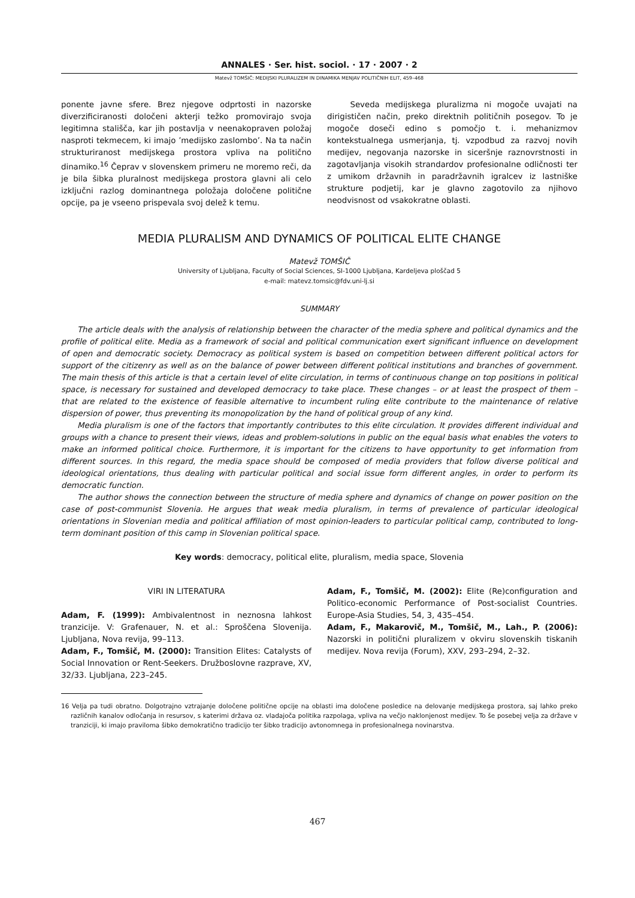ANNALES · Ser. hist. sociol. · 17 · 2007 · 2
Matevž TOMŠIČ: MEDIJSKI PLURALIZEM IN DINAMIKA MENJAV POLITIČNIH ELIT, 459–468
ponente javne sfere. Brez njegove odprtosti in nazorske diverzificiranosti določeni akterji težko promovirajo svoja legitimna stališča, kar jih postavlja v neenakopraven položaj nasproti tekmecem, ki imajo ’medijsko zaslombo’. Na ta način strukturiranost medijskega prostora vpliva na politično dinamiko.<sup>16</sup> Čeprav v slovenskem primeru ne moremo reči, da je bila šibka pluralnost medijskega prostora glavni ali celo izključni razlog dominantnega položaja določene politične opcije, pa je vseeno prispevala svoj delež k temu.
Seveda medijskega pluralizma ni mogoče uvajati na dirigističen način, preko direktnih političnih posegov. To je mogoče doseči edino s pomočjo t. i. mehanizmov kontekstualnega usmerjanja, tj. vzpodbud za razvoj novih medijev, negovanja nazorske in siceršnje raznovrstnosti in zagotavljanja visokih strandardov profesionalne odličnosti ter z umikom državnih in paradržavnih igralcev iz lastniške strukture podjetij, kar je glavno zagotovilo za njihovo neodvisnost od vsakokratne oblasti.
MEDIA PLURALISM AND DYNAMICS OF POLITICAL ELITE CHANGE
Matevž TOMŠIČ
University of Ljubljana, Faculty of Social Sciences, SI-1000 Ljubljana, Kardeljeva ploščad 5
e-mail: matevz.tomsic@fdv.uni-lj.si
SUMMARY
The article deals with the analysis of relationship between the character of the media sphere and political dynamics and the profile of political elite. Media as a framework of social and political communication exert significant influence on development of open and democratic society. Democracy as political system is based on competition between different political actors for support of the citizenry as well as on the balance of power between different political institutions and branches of government. The main thesis of this article is that a certain level of elite circulation, in terms of continuous change on top positions in political space, is necessary for sustained and developed democracy to take place. These changes – or at least the prospect of them – that are related to the existence of feasible alternative to incumbent ruling elite contribute to the maintenance of relative dispersion of power, thus preventing its monopolization by the hand of political group of any kind.
Media pluralism is one of the factors that importantly contributes to this elite circulation. It provides different individual and groups with a chance to present their views, ideas and problem-solutions in public on the equal basis what enables the voters to make an informed political choice. Furthermore, it is important for the citizens to have opportunity to get information from different sources. In this regard, the media space should be composed of media providers that follow diverse political and ideological orientations, thus dealing with particular political and social issue form different angles, in order to perform its democratic function.
The author shows the connection between the structure of media sphere and dynamics of change on power position on the case of post-communist Slovenia. He argues that weak media pluralism, in terms of prevalence of particular ideological orientations in Slovenian media and political affiliation of most opinion-leaders to particular political camp, contributed to long-term dominant position of this camp in Slovenian political space.
Key words: democracy, political elite, pluralism, media space, Slovenia
VIRI IN LITERATURA
Adam, F. (1999): Ambivalentnost in neznosna lahkost tranzicije. V: Grafenauer, N. et al.: Sproščena Slovenija. Ljubljana, Nova revija, 99–113.
Adam, F., Tomšič, M. (2000): Transition Elites: Catalysts of Social Innovation or Rent-Seekers. Družboslovne razprave, XV, 32/33. Ljubljana, 223–245.
Adam, F., Tomšič, M. (2002): Elite (Re)configuration and Politico-economic Performance of Post-socialist Countries. Europe-Asia Studies, 54, 3, 435–454.
Adam, F., Makarovič, M., Tomšič, M., Lah., P. (2006): Nazorski in politični pluralizem v okviru slovenskih tiskanih medijev. Nova revija (Forum), XXV, 293–294, 2–32.
16 Velja pa tudi obratno. Dolgotrajno vztrajanje določene politične opcije na oblasti ima določene posledice na delovanje medijskega prostora, saj lahko preko različnih kanalov odločanja in resursov, s katerimi država oz. vladajoča politika razpolaga, vpliva na večjo naklonjenost medijev. To še posebej velja za države v tranziciji, ki imajo praviloma šibko demokratično tradicijo ter šibko tradicijo avtonomnega in profesionalnega novinarstva.
467